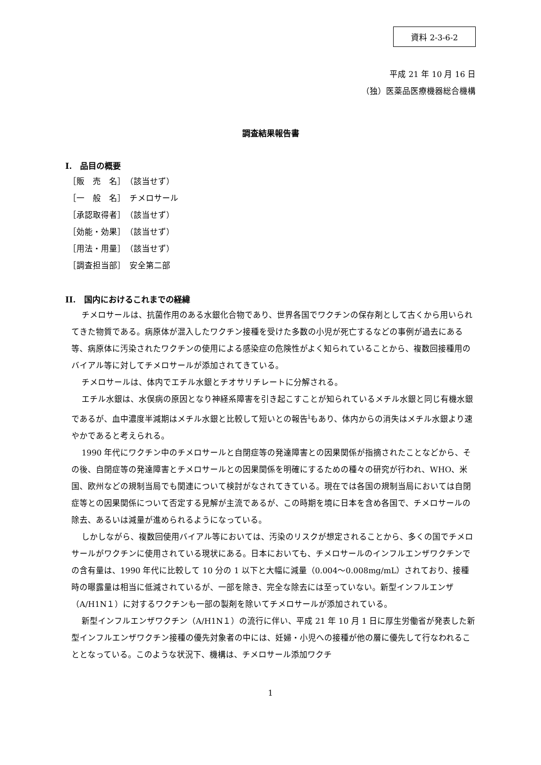資料 2-3-6-2
平成 21 年 10 月 16 日
（独）医薬品医療機器総合機構
調査結果報告書
I.　品目の概要
［販　売　名］　（該当せず）
［一　般　名］　チメロサール
［承認取得者］　（該当せず）
［効能・効果］　（該当せず）
［用法・用量］　（該当せず）
［調査担当部］　安全第二部
II.　国内におけるこれまでの経緯
チメロサールは、抗菌作用のある水銀化合物であり、世界各国でワクチンの保存剤として古くから用いられてきた物質である。病原体が混入したワクチン接種を受けた多数の小児が死亡するなどの事例が過去にある等、病原体に汚染されたワクチンの使用による感染症の危険性がよく知られていることから、複数回接種用のバイアル等に対してチメロサールが添加されてきている。
チメロサールは、体内でエチル水銀とチオサリチレートに分解される。
エチル水銀は、水俣病の原因となり神経系障害を引き起こすことが知られているメチル水銀と同じ有機水銀であるが、血中濃度半減期はメチル水銀と比較して短いとの報告<sup>i</sup>もあり、体内からの消失はメチル水銀より速やかであると考えられる。
1990 年代にワクチン中のチメロサールと自閉症等の発達障害との因果関係が指摘されたことなどから、その後、自閉症等の発達障害とチメロサールとの因果関係を明確にするための種々の研究が行われ、WHO、米国、欧州などの規制当局でも関連について検討がなされてきている。現在では各国の規制当局においては自閉症等との因果関係について否定する見解が主流であるが、この時期を境に日本を含め各国で、チメロサールの除去、あるいは減量が進められるようになっている。
しかしながら、複数回使用バイアル等においては、汚染のリスクが想定されることから、多くの国でチメロサールがワクチンに使用されている現状にある。日本においても、チメロサールのインフルエンザワクチンでの含有量は、1990 年代に比較して 10 分の 1 以下と大幅に減量（0.004～0.008mg/mL）されており、接種時の曝露量は相当に低減されているが、一部を除き、完全な除去には至っていない。新型インフルエンザ（A/H1N１）に対するワクチンも一部の製剤を除いてチメロサールが添加されている。
新型インフルエンザワクチン（A/H1N１）の流行に伴い、平成 21 年 10 月 1 日に厚生労働省が発表した新型インフルエンザワクチン接種の優先対象者の中には、妊婦・小児への接種が他の層に優先して行なわれることとなっている。このような状況下、機構は、チメロサール添加ワクチ
1